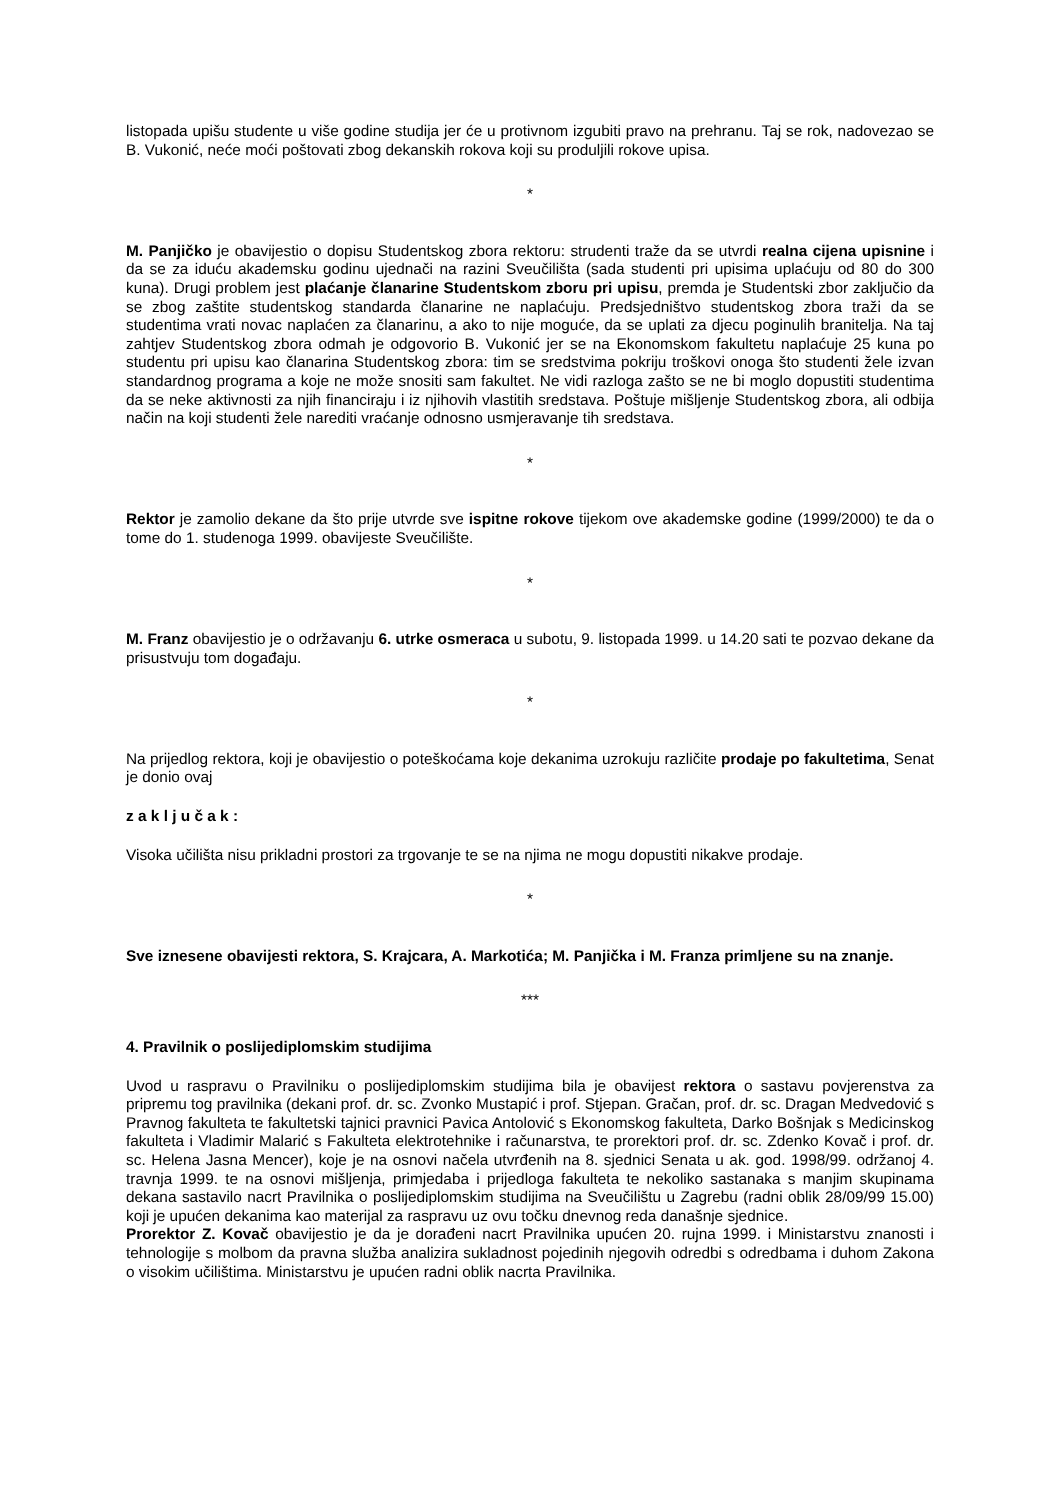listopada upišu studente u više godine studija jer će u protivnom izgubiti pravo na prehranu. Taj se rok, nadovezao se B. Vukonić, neće moći poštovati zbog dekanskih rokova koji su produljili rokove upisa.
*
M. Panjičko je obavijestio o dopisu Studentskog zbora rektoru: strudenti traže da se utvrdi realna cijena upisnine i da se za iduću akademsku godinu ujednači na razini Sveučilišta (sada studenti pri upisima uplaćuju od 80 do 300 kuna). Drugi problem jest plaćanje članarine Studentskom zboru pri upisu, premda je Studentski zbor zaključio da se zbog zaštite studentskog standarda članarine ne naplaćuju. Predsjedništvo studentskog zbora traži da se studentima vrati novac naplaćen za članarinu, a ako to nije moguće, da se uplati za djecu poginulih branitelja. Na taj zahtjev Studentskog zbora odmah je odgovorio B. Vukonić jer se na Ekonomskom fakultetu naplaćuje 25 kuna po studentu pri upisu kao članarina Studentskog zbora: tim se sredstvima pokriju troškovi onoga što studenti žele izvan standardnog programa a koje ne može snositi sam fakultet. Ne vidi razloga zašto se ne bi moglo dopustiti studentima da se neke aktivnosti za njih financiraju i iz njihovih vlastitih sredstava. Poštuje mišljenje Studentskog zbora, ali odbija način na koji studenti žele narediti vraćanje odnosno usmjeravanje tih sredstava.
*
Rektor je zamolio dekane da što prije utvrde sve ispitne rokove tijekom ove akademske godine (1999/2000) te da o tome do 1. studenoga 1999. obavijeste Sveučilište.
*
M. Franz obavijestio je o održavanju 6. utrke osmeraca u subotu, 9. listopada 1999. u 14.20 sati te pozvao dekane da prisustvuju tom događaju.
*
Na prijedlog rektora, koji je obavijestio o poteškoćama koje dekanima uzrokuju različite prodaje po fakultetima, Senat je donio ovaj
z a k l j u č a k :
Visoka učilišta nisu prikladni prostori za trgovanje te se na njima ne mogu dopustiti nikakve prodaje.
*
Sve iznesene obavijesti rektora, S. Krajcara, A. Markotića; M. Panjička i M. Franza primljene su na znanje.
***
4. Pravilnik o poslijediplomskim studijima
Uvod u raspravu o Pravilniku o poslijediplomskim studijima bila je obavijest rektora o sastavu povjerenstva za pripremu tog pravilnika (dekani prof. dr. sc. Zvonko Mustapić i prof. Stjepan. Gračan, prof. dr. sc. Dragan Medvedović s Pravnog fakulteta te fakultetski tajnici pravnici Pavica Antolović s Ekonomskog fakulteta, Darko Bošnjak s Medicinskog fakulteta i Vladimir Malarić s Fakulteta elektrotehnike i računarstva, te prorektori prof. dr. sc. Zdenko Kovač i prof. dr. sc. Helena Jasna Mencer), koje je na osnovi načela utvrđenih na 8. sjednici Senata u ak. god. 1998/99. održanoj 4. travnja 1999. te na osnovi mišljenja, primjedaba i prijedloga fakulteta te nekoliko sastanaka s manjim skupinama dekana sastavilo nacrt Pravilnika o poslijediplomskim studijima na Sveučilištu u Zagrebu (radni oblik 28/09/99 15.00) koji je upućen dekanima kao materijal za raspravu uz ovu točku dnevnog reda današnje sjednice.
Prorektor Z. Kovač obavijestio je da je dorađeni nacrt Pravilnika upućen 20. rujna 1999. i Ministarstvu znanosti i tehnologije s molbom da pravna služba analizira sukladnost pojedinih njegovih odredbi s odredbama i duhom Zakona o visokim učilištima. Ministarstvu je upućen radni oblik nacrta Pravilnika.